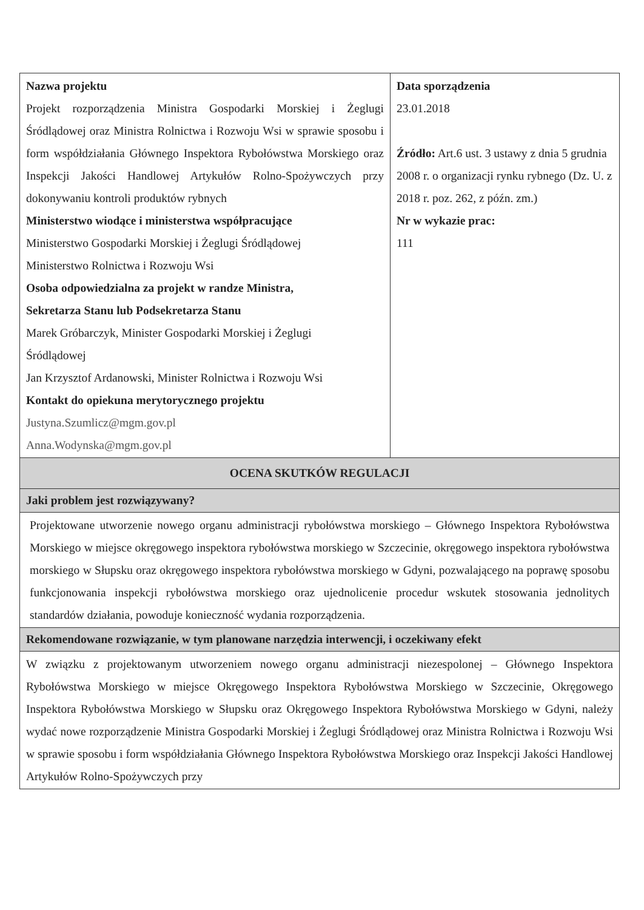| Nazwa projektu Projekt rozporządzenia Ministra Gospodarki Morskiej i Żeglugi Śródlądowej oraz Ministra Rolnictwa i Rozwoju Wsi w sprawie sposobu i form współdziałania Głównego Inspektora Rybołówstwa Morskiego oraz Inspekcji Jakości Handlowej Artykułów Rolno-Spożywczych przy dokonywaniu kontroli produktów rybnych Ministerstwo wiodące i ministerstwa współpracujące Ministerstwo Gospodarki Morskiej i Żeglugi Śródlądowej Ministerstwo Rolnictwa i Rozwoju Wsi Osoba odpowiedzialna za projekt w randze Ministra, Sekretarza Stanu lub Podsekretarza Stanu Marek Gróbarczyk, Minister Gospodarki Morskiej i Żeglugi Śródlądowej Jan Krzysztof Ardanowski, Minister Rolnictwa i Rozwoju Wsi Kontakt do opiekuna merytorycznego projektu Justyna.Szumlicz@mgm.gov.pl Anna.Wodynska@mgm.gov.pl | Data sporządzenia 23.01.2018 Źródło: Art.6 ust. 3 ustawy z dnia 5 grudnia 2008 r. o organizacji rynku rybnego (Dz. U. z 2018 r. poz. 262, z późn. zm.) Nr w wykazie prac: 111 |
| OCENA SKUTKÓW REGULACJI | |
| Jaki problem jest rozwiązywany? | |
| Projektowane utworzenie nowego organu administracji rybołówstwa morskiego – Głównego Inspektora Rybołówstwa Morskiego w miejsce okręgowego inspektora rybołówstwa morskiego w Szczecinie, okręgowego inspektora rybołówstwa morskiego w Słupsku oraz okręgowego inspektora rybołówstwa morskiego w Gdyni, pozwalającego na poprawę sposobu funkcjonowania inspekcji rybołówstwa morskiego oraz ujednolicenie procedur wskutek stosowania jednolitych standardów działania, powoduje konieczność wydania rozporządzenia. | |
| Rekomendowane rozwiązanie, w tym planowane narzędzia interwencji, i oczekiwany efekt | |
| W związku z projektowanym utworzeniem nowego organu administracji niezespolonej – Głównego Inspektora Rybołówstwa Morskiego w miejsce Okręgowego Inspektora Rybołówstwa Morskiego w Szczecinie, Okręgowego Inspektora Rybołówstwa Morskiego w Słupsku oraz Okręgowego Inspektora Rybołówstwa Morskiego w Gdyni, należy wydać nowe rozporządzenie Ministra Gospodarki Morskiej i Żeglugi Śródlądowej oraz Ministra Rolnictwa i Rozwoju Wsi w sprawie sposobu i form współdziałania Głównego Inspektora Rybołówstwa Morskiego oraz Inspekcji Jakości Handlowej Artykułów Rolno-Spożywczych przy | |